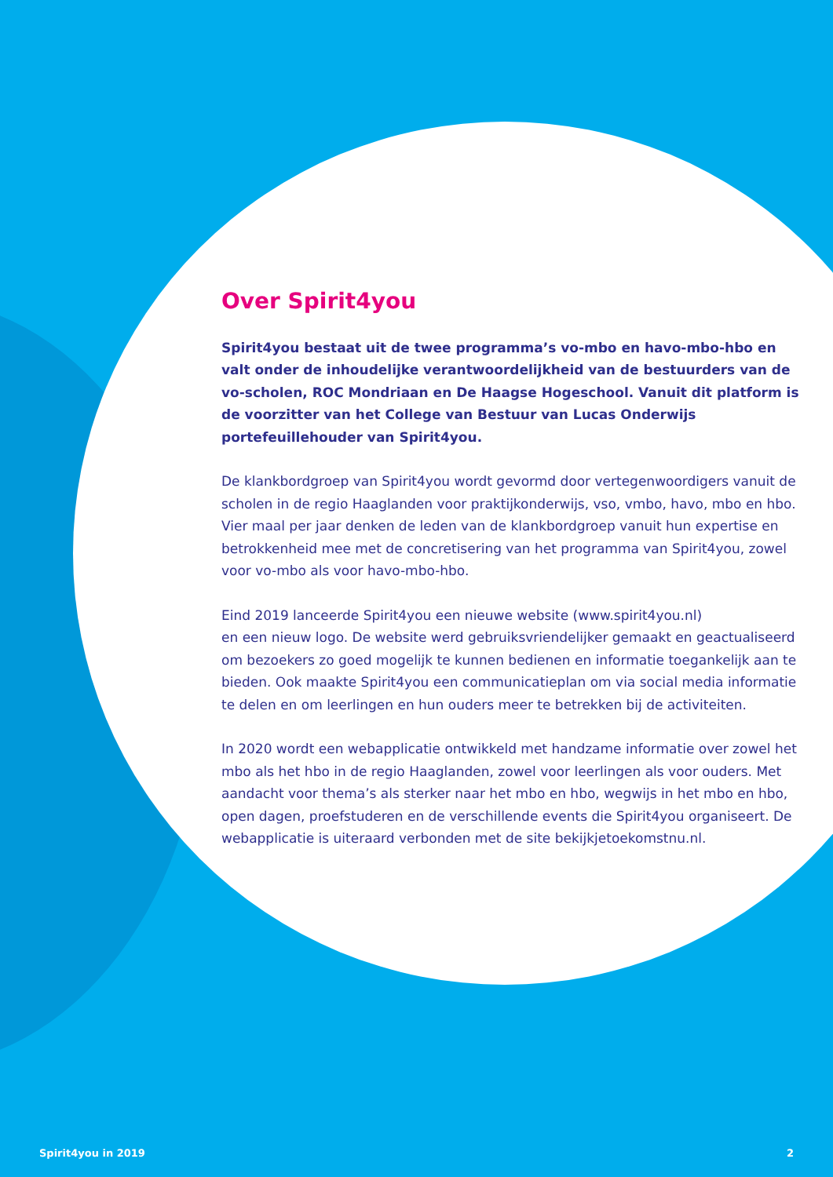Over Spirit4you
Spirit4you bestaat uit de twee programma’s vo-mbo en havo-mbo-hbo en valt onder de inhoudelijke verantwoordelijkheid van de bestuurders van de vo-scholen, ROC Mondriaan en De Haagse Hogeschool. Vanuit dit platform is de voorzitter van het College van Bestuur van Lucas Onderwijs portefeuillehouder van Spirit4you.
De klankbordgroep van Spirit4you wordt gevormd door vertegenwoordigers vanuit de scholen in de regio Haaglanden voor praktijkonderwijs, vso, vmbo, havo, mbo en hbo. Vier maal per jaar denken de leden van de klankbordgroep vanuit hun expertise en betrokkenheid mee met de concretisering van het programma van Spirit4you, zowel voor vo-mbo als voor havo-mbo-hbo.
Eind 2019 lanceerde Spirit4you een nieuwe website (www.spirit4you.nl)
en een nieuw logo. De website werd gebruiksvriendelijker gemaakt en geactualiseerd om bezoekers zo goed mogelijk te kunnen bedienen en informatie toegankelijk aan te bieden. Ook maakte Spirit4you een communicatieplan om via social media informatie te delen en om leerlingen en hun ouders meer te betrekken bij de activiteiten.
In 2020 wordt een webapplicatie ontwikkeld met handzame informatie over zowel het mbo als het hbo in de regio Haaglanden, zowel voor leerlingen als voor ouders. Met aandacht voor thema’s als sterker naar het mbo en hbo, wegwijs in het mbo en hbo, open dagen, proefstuderen en de verschillende events die Spirit4you organiseert. De webapplicatie is uiteraard verbonden met de site bekijkjetoekomstnu.nl.
Spirit4you in 2019 2